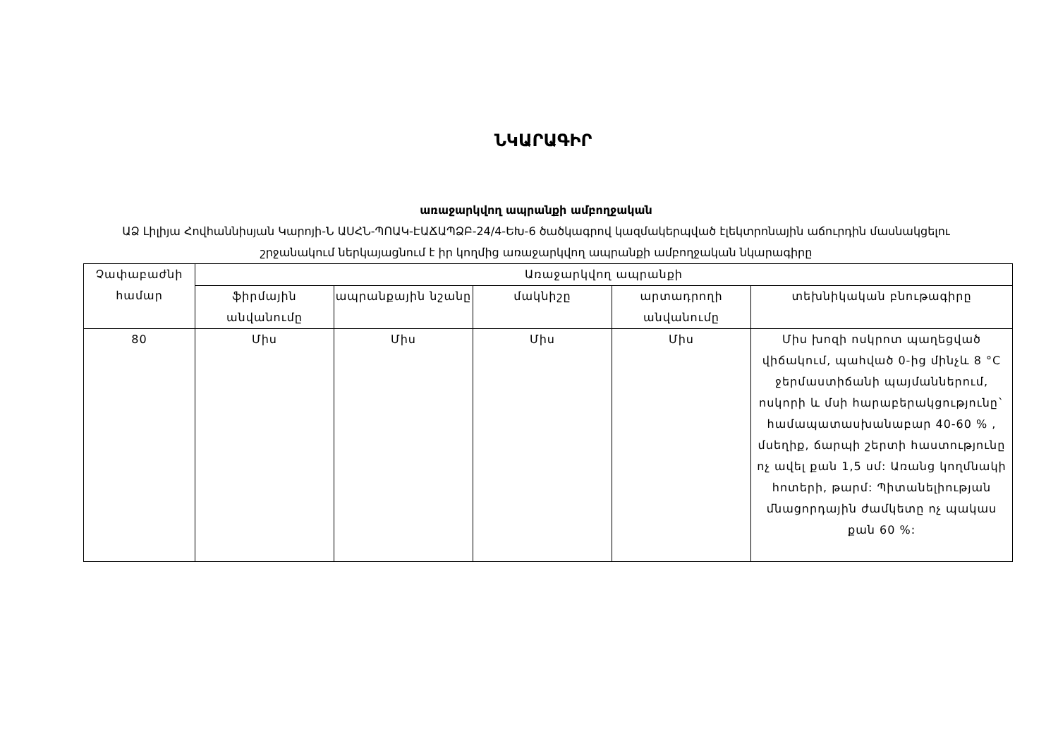ՆԿԱՐԱԳԻՐ
առաջարկվող ապրանքի ամբողջական
ԱՁ Լիլիյա Հովհաննիսյան Կարոյի-Ն ԱՍՀՆ-ՊՈԱԿ-ԷԱՃԱՊՁԲ-24/4-ԵԽ-6 ծածկագրով կազմակերպված էլեկտրոնային աճուրդին մասնակցելու շրջանակում ներկայացնում է իր կողմից առաջարկվող ապրանքի ամբողջական նկարագիրը
| Չափաբաժնի համար | Առաջարկվող ապրանքի | | | | |
| --- | --- | --- | --- | --- | --- |
| | ֆիրմային անվանումը | ապրանքային նշանը | մակնիշը | արտադրողի անվանումը | տեխնիկական բնութագիրը |
| 80 | Միս | Միս | Միս | Միս | Միս խոզի ոսկրոտ պաղեցված վիճակում, պահված 0-ից մինչև 8 °C ջերմաստիճանի պայմաններում, ոսկորի և մսի հարաբերակցությունը` համապատասխանաբար 40-60 % , մսեղիք, ճարպի շերտի հաստությունը ոչ ավել քան 1,5 սմ: Առանց կողմնակի հոտերի, թարմ: Պիտանելիության մնացորդային ժամկետը ոչ պակաս քան 60 %: |